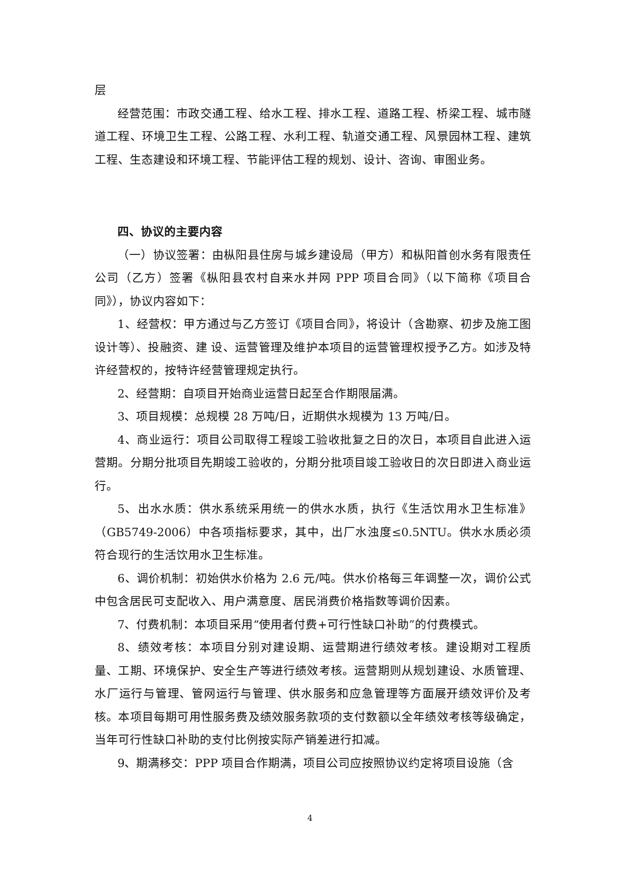层
经营范围：市政交通工程、给水工程、排水工程、道路工程、桥梁工程、城市隧道工程、环境卫生工程、公路工程、水利工程、轨道交通工程、风景园林工程、建筑工程、生态建设和环境工程、节能评估工程的规划、设计、咨询、审图业务。
四、协议的主要内容
（一）协议签署：由枞阳县住房与城乡建设局（甲方）和枞阳首创水务有限责任公司（乙方）签署《枞阳县农村自来水并网 PPP 项目合同》（以下简称《项目合同》），协议内容如下：
1、经营权：甲方通过与乙方签订《项目合同》，将设计（含勘察、初步及施工图设计等）、投融资、建 设、运营管理及维护本项目的运营管理权授予乙方。如涉及特许经营权的，按特许经营管理规定执行。
2、经营期：自项目开始商业运营日起至合作期限届满。
3、项目规模：总规模 28 万吨/日，近期供水规模为 13 万吨/日。
4、商业运行：项目公司取得工程竣工验收批复之日的次日，本项目自此进入运营期。分期分批项目先期竣工验收的，分期分批项目竣工验收日的次日即进入商业运行。
5、出水水质：供水系统采用统一的供水水质，执行《生活饮用水卫生标准》（GB5749-2006）中各项指标要求，其中，出厂水浊度≤0.5NTU。供水水质必须符合现行的生活饮用水卫生标准。
6、调价机制：初始供水价格为 2.6 元/吨。供水价格每三年调整一次，调价公式中包含居民可支配收入、用户满意度、居民消费价格指数等调价因素。
7、付费机制：本项目采用“使用者付费+可行性缺口补助”的付费模式。
8、绩效考核：本项目分别对建设期、运营期进行绩效考核。建设期对工程质量、工期、环境保护、安全生产等进行绩效考核。运营期则从规划建设、水质管理、水厂运行与管理、管网运行与管理、供水服务和应急管理等方面展开绩效评价及考核。本项目每期可用性服务费及绩效服务款项的支付数额以全年绩效考核等级确定，当年可行性缺口补助的支付比例按实际产销差进行扣减。
9、期满移交：PPP 项目合作期满，项目公司应按照协议约定将项目设施（含
4